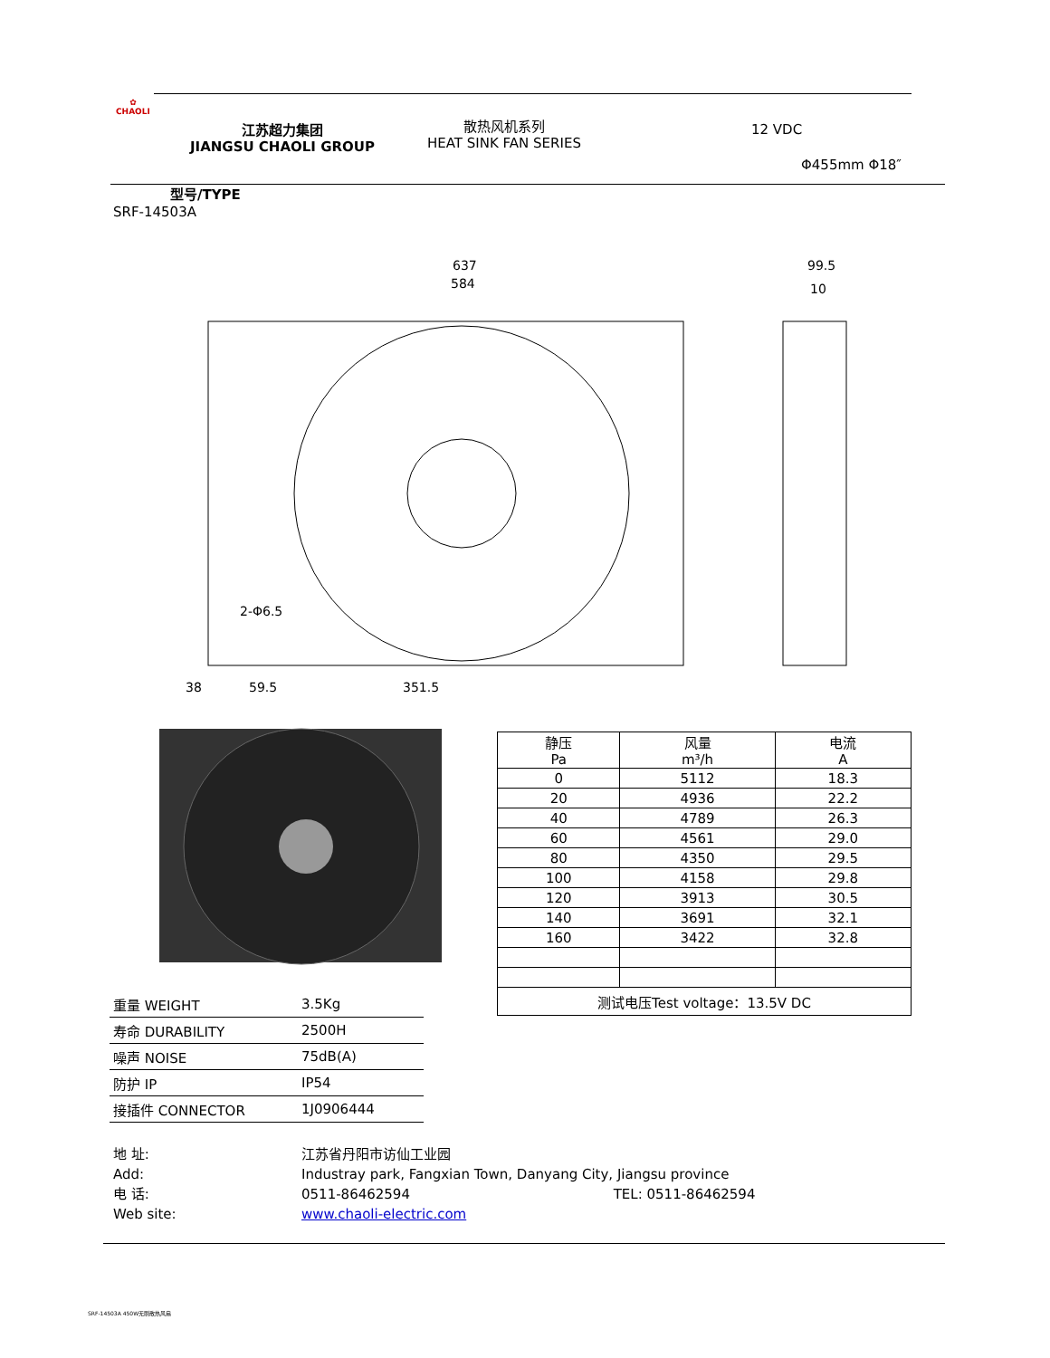✿
CHAOLI
江苏超力集团
JIANGSU CHAOLI GROUP
散热风机系列
HEAT SINK FAN SERIES
12 VDC
Φ455mm Φ18″
型号/TYPE
SRF-14503A
637
584
99.5
10
38
59.5
351.5
2-Φ6.5
| 静压 Pa | 风量 m³/h | 电流 A |
| --- | --- | --- |
| 0 | 5112 | 18.3 |
| 20 | 4936 | 22.2 |
| 40 | 4789 | 26.3 |
| 60 | 4561 | 29.0 |
| 80 | 4350 | 29.5 |
| 100 | 4158 | 29.8 |
| 120 | 3913 | 30.5 |
| 140 | 3691 | 32.1 |
| 160 | 3422 | 32.8 |
| 测试电压Test voltage：13.5V DC | | |
| 重量 WEIGHT | 3.5Kg |
| 寿命 DURABILITY | 2500H |
| 噪声 NOISE | 75dB(A) |
| 防护 IP | IP54 |
| 接插件 CONNECTOR | 1J0906444 |
地 址:
Add:
电 话:
Web site:
江苏省丹阳市访仙工业园
Industray park, Fangxian Town, Danyang City, Jiangsu province
0511-86462594 TEL: 0511-86462594
www.chaoli-electric.com
SRF-14503A 450W无刷散热风扇